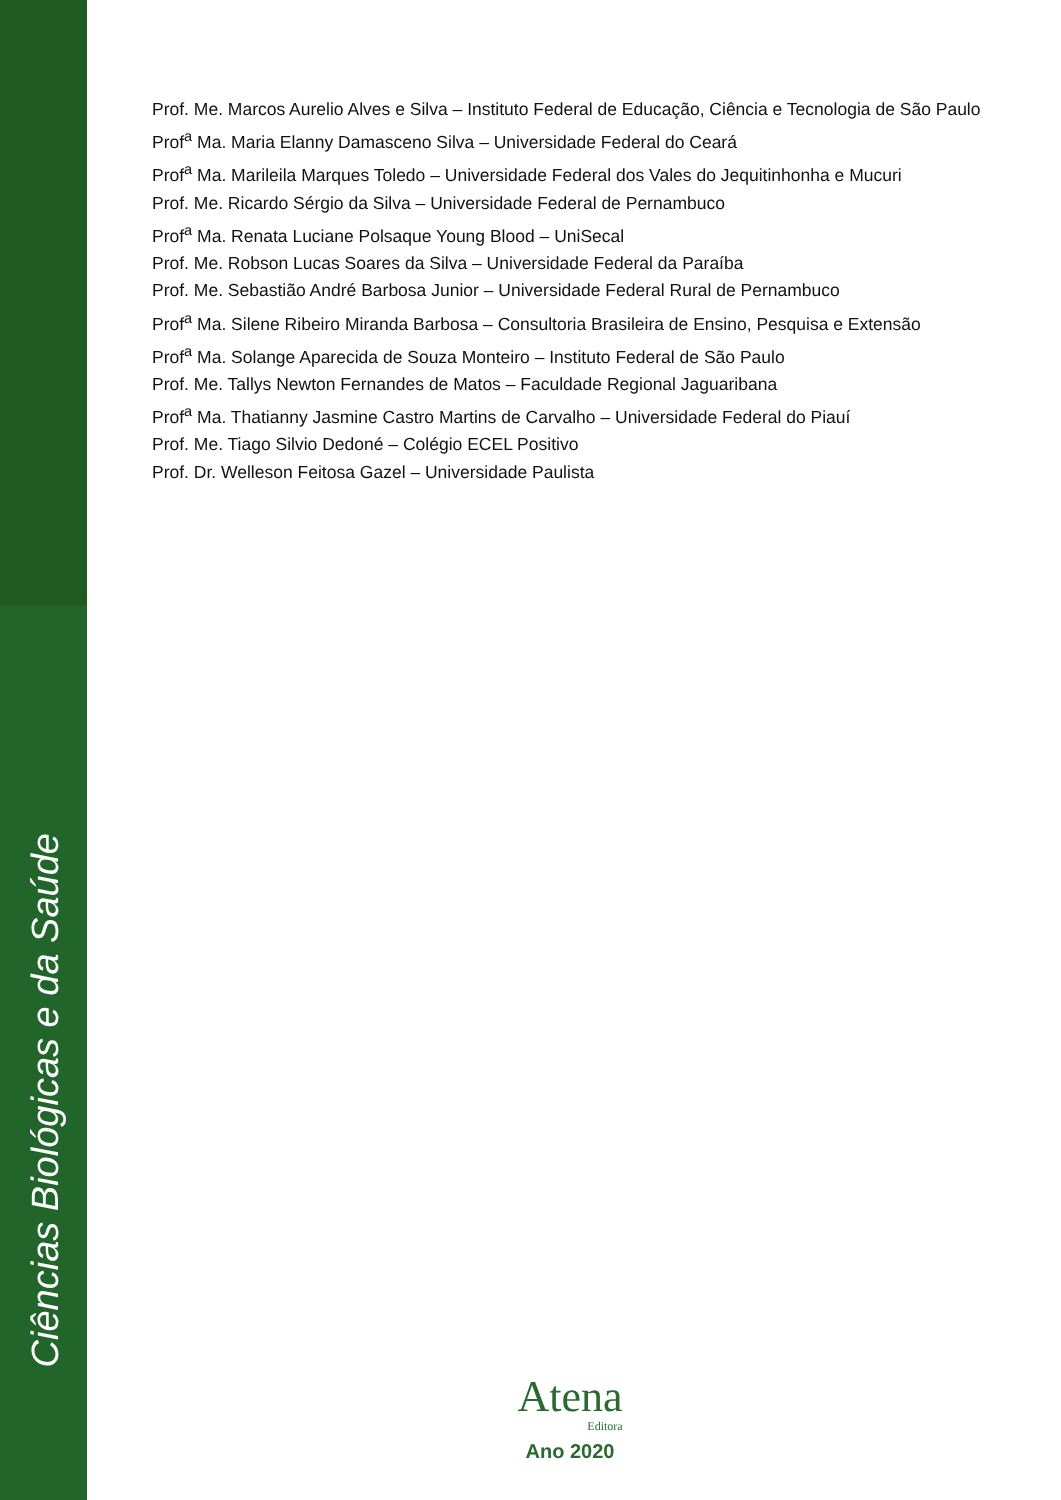Ciências Biológicas e da Saúde
Prof. Me. Marcos Aurelio Alves e Silva – Instituto Federal de Educação, Ciência e Tecnologia de São Paulo
Prof<sup>a</sup> Ma. Maria Elanny Damasceno Silva – Universidade Federal do Ceará
Prof<sup>a</sup> Ma. Marileila Marques Toledo – Universidade Federal dos Vales do Jequitinhonha e Mucuri
Prof. Me. Ricardo Sérgio da Silva – Universidade Federal de Pernambuco
Prof<sup>a</sup> Ma. Renata Luciane Polsaque Young Blood – UniSecal
Prof. Me. Robson Lucas Soares da Silva – Universidade Federal da Paraíba
Prof. Me. Sebastião André Barbosa Junior – Universidade Federal Rural de Pernambuco
Prof<sup>a</sup> Ma. Silene Ribeiro Miranda Barbosa – Consultoria Brasileira de Ensino, Pesquisa e Extensão
Prof<sup>a</sup> Ma. Solange Aparecida de Souza Monteiro – Instituto Federal de São Paulo
Prof. Me. Tallys Newton Fernandes de Matos – Faculdade Regional Jaguaribana
Prof<sup>a</sup> Ma. Thatianny Jasmine Castro Martins de Carvalho – Universidade Federal do Piauí
Prof. Me. Tiago Silvio Dedoné – Colégio ECEL Positivo
Prof. Dr. Welleson Feitosa Gazel – Universidade Paulista
Atena
Editora
Ano 2020